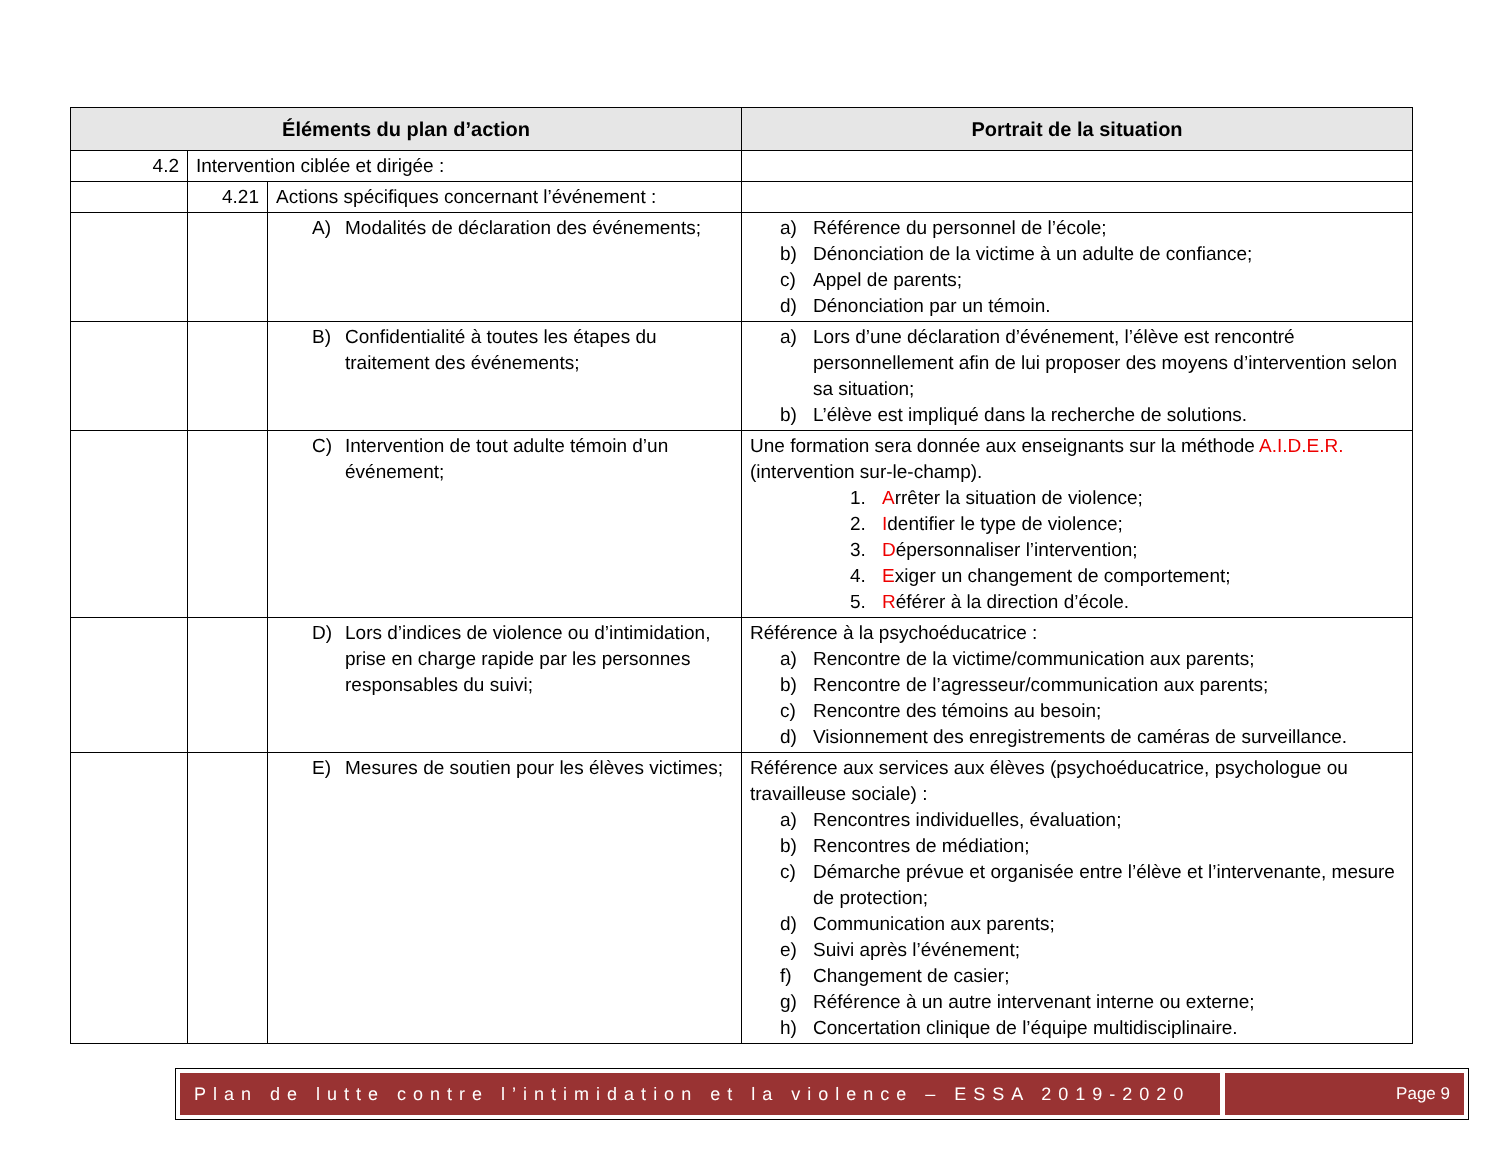| Éléments du plan d’action | | | Portrait de la situation |
| --- | --- | --- | --- |
| 4.2 | Intervention ciblée et dirigée : | | |
| | 4.21 | Actions spécifiques concernant l’événement : | |
| | | A) Modalités de déclaration des événements; | a) Référence du personnel de l’école; b) Dénonciation de la victime à un adulte de confiance; c) Appel de parents; d) Dénonciation par un témoin. |
| | | B) Confidentialité à toutes les étapes du traitement des événements; | a) Lors d’une déclaration d’événement, l’élève est rencontré personnellement afin de lui proposer des moyens d’intervention selon sa situation; b) L’élève est impliqué dans la recherche de solutions. |
| | | C) Intervention de tout adulte témoin d’un événement; | Une formation sera donnée aux enseignants sur la méthode A.I.D.E.R. (intervention sur-le-champ). 1. A rrêter la situation de violence; 2. I dentifier le type de violence; 3. D épersonnaliser l’intervention; 4. E xiger un changement de comportement; 5. R éférer à la direction d’école. |
| | | D) Lors d’indices de violence ou d’intimidation, prise en charge rapide par les personnes responsables du suivi; | Référence à la psychoéducatrice : a) Rencontre de la victime/communication aux parents; b) Rencontre de l’agresseur/communication aux parents; c) Rencontre des témoins au besoin; d) Visionnement des enregistrements de caméras de surveillance. |
| | | E) Mesures de soutien pour les élèves victimes; | Référence aux services aux élèves (psychoéducatrice, psychologue ou travailleuse sociale) : a) Rencontres individuelles, évaluation; b) Rencontres de médiation; c) Démarche prévue et organisée entre l’élève et l’intervenante, mesure de protection; d) Communication aux parents; e) Suivi après l’événement; f) Changement de casier; g) Référence à un autre intervenant interne ou externe; h) Concertation clinique de l’équipe multidisciplinaire. |
Plan de lutte contre l’intimidation et la violence – ESSA 2019-2020
Page 9